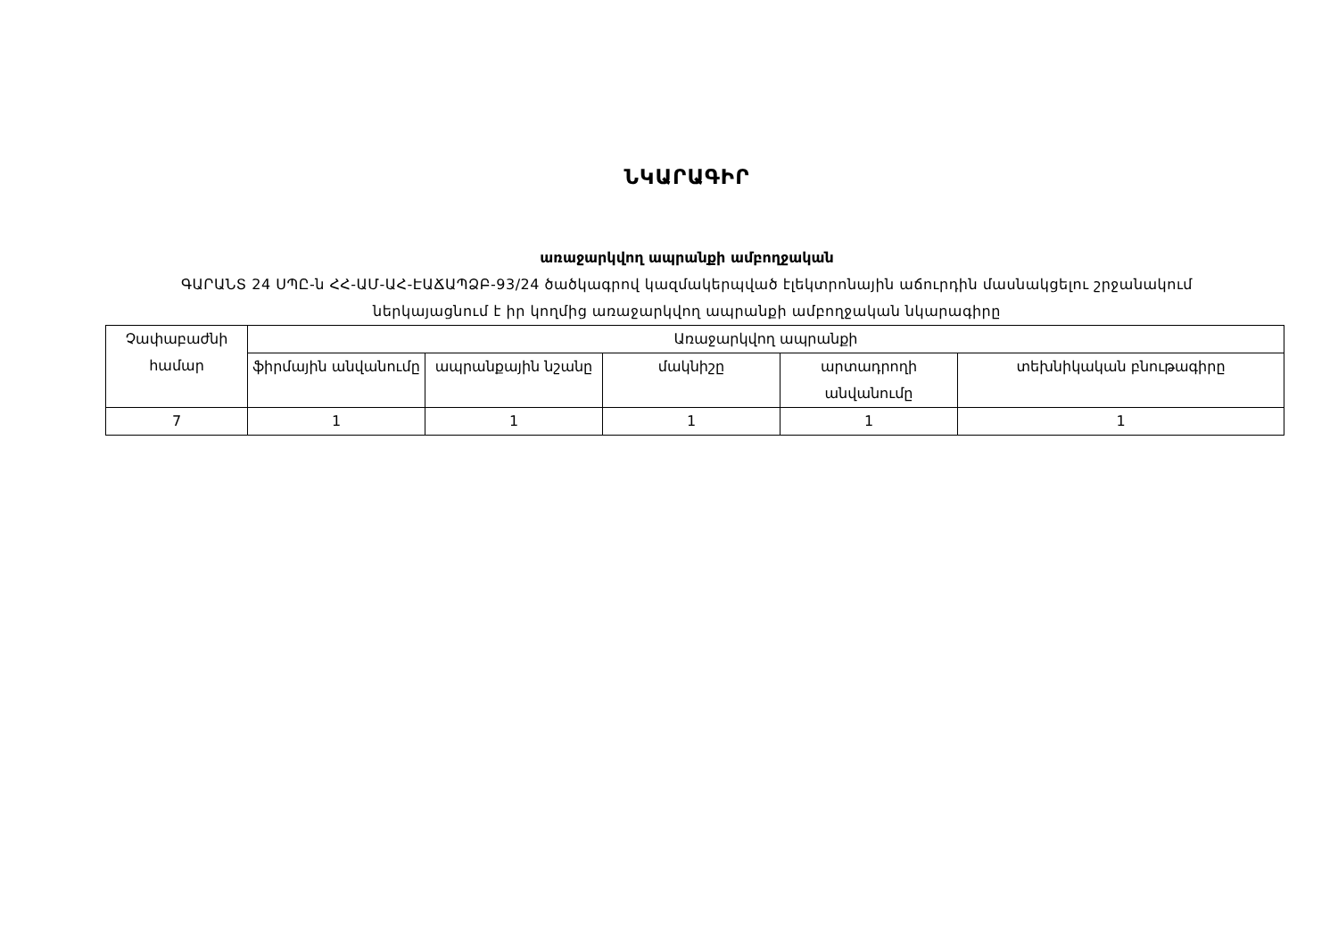ՆԿԱՐԱԳԻՐ
առաջարկվող ապրանքի ամբողջական
ԳԱՐԱՆՏ 24 ՍՊԸ-ն ՀՀ-ԱՄ-ԱՀ-ԷԱՃԱՊՁԲ-93/24 ծածկագրով կազմակերպված էլեկտրոնային աճուրդին մասնակցելու շրջանակում
ներկայացնում է իր կողմից առաջարկվող ապրանքի ամբողջական նկարագիրը
| Չափաբաժնի համար | Առաջարկվող ապրանքի | | | | |
| | ֆիրմային անվանումը | ապրանքային նշանը | մակնիշը | արտադրողի անվանումը | տեխնիկական բնութագիրը |
| 7 | 1 | 1 | 1 | 1 | 1 |